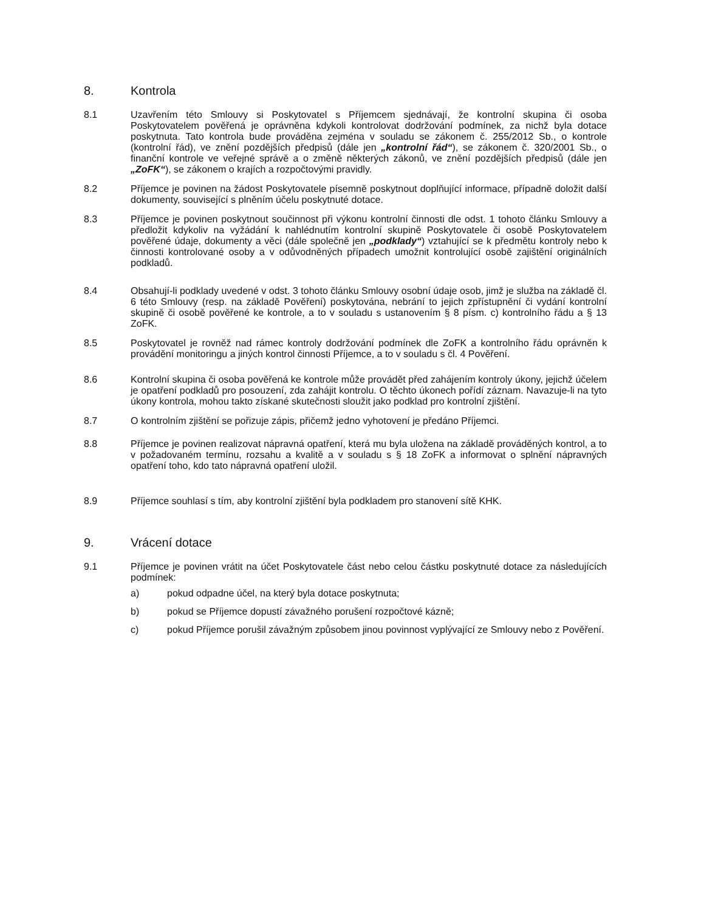8. Kontrola
8.1 Uzavřením této Smlouvy si Poskytovatel s Příjemcem sjednávají, že kontrolní skupina či osoba Poskytovatelem pověřená je oprávněna kdykoli kontrolovat dodržování podmínek, za nichž byla dotace poskytnuta. Tato kontrola bude prováděna zejména v souladu se zákonem č. 255/2012 Sb., o kontrole (kontrolní řád), ve znění pozdějších předpisů (dále jen „kontrolní řád“), se zákonem č. 320/2001 Sb., o finanční kontrole ve veřejné správě a o změně některých zákonů, ve znění pozdějších předpisů (dále jen „ZoFK“), se zákonem o krajích a rozpočtovými pravidly.
8.2 Příjemce je povinen na žádost Poskytovatele písemně poskytnout doplňující informace, případně doložit další dokumenty, související s plněním účelu poskytnuté dotace.
8.3 Příjemce je povinen poskytnout součinnost při výkonu kontrolní činnosti dle odst. 1 tohoto článku Smlouvy a předložit kdykoliv na vyžádání k nahlédnutím kontrolní skupině Poskytovatele či osobě Poskytovatelem pověřené údaje, dokumenty a věci (dále společně jen „podklady“) vztahující se k předmětu kontroly nebo k činnosti kontrolované osoby a v odůvodněných případech umožnit kontrolující osobě zajištění originálních podkladů.
8.4 Obsahují-li podklady uvedené v odst. 3 tohoto článku Smlouvy osobní údaje osob, jimž je služba na základě čl. 6 této Smlouvy (resp. na základě Pověření) poskytována, nebrání to jejich zpřístupnění či vydání kontrolní skupině či osobě pověřené ke kontrole, a to v souladu s ustanovením § 8 písm. c) kontrolního řádu a § 13 ZoFK.
8.5 Poskytovatel je rovněž nad rámec kontroly dodržování podmínek dle ZoFK a kontrolního řádu oprávněn k provádění monitoringu a jiných kontrol činnosti Příjemce, a to v souladu s čl. 4 Pověření.
8.6 Kontrolní skupina či osoba pověřená ke kontrole může provádět před zahájením kontroly úkony, jejichž účelem je opatření podkladů pro posouzení, zda zahájit kontrolu. O těchto úkonech pořídí záznam. Navazuje-li na tyto úkony kontrola, mohou takto získané skutečnosti sloužit jako podklad pro kontrolní zjištění.
8.7 O kontrolním zjištění se pořizuje zápis, přičemž jedno vyhotovení je předáno Příjemci.
8.8 Příjemce je povinen realizovat nápravná opatření, která mu byla uložena na základě prováděných kontrol, a to v požadovaném termínu, rozsahu a kvalitě a v souladu s § 18 ZoFK a informovat o splnění nápravných opatření toho, kdo tato nápravná opatření uložil.
8.9 Příjemce souhlasí s tím, aby kontrolní zjištění byla podkladem pro stanovení sítě KHK.
9. Vrácení dotace
9.1 Příjemce je povinen vrátit na účet Poskytovatele část nebo celou částku poskytnuté dotace za následujících podmínek:
a) pokud odpadne účel, na který byla dotace poskytnuta;
b) pokud se Příjemce dopustí závažného porušení rozpočtové kázně;
c) pokud Příjemce porušil závažným způsobem jinou povinnost vyplývající ze Smlouvy nebo z Pověření.